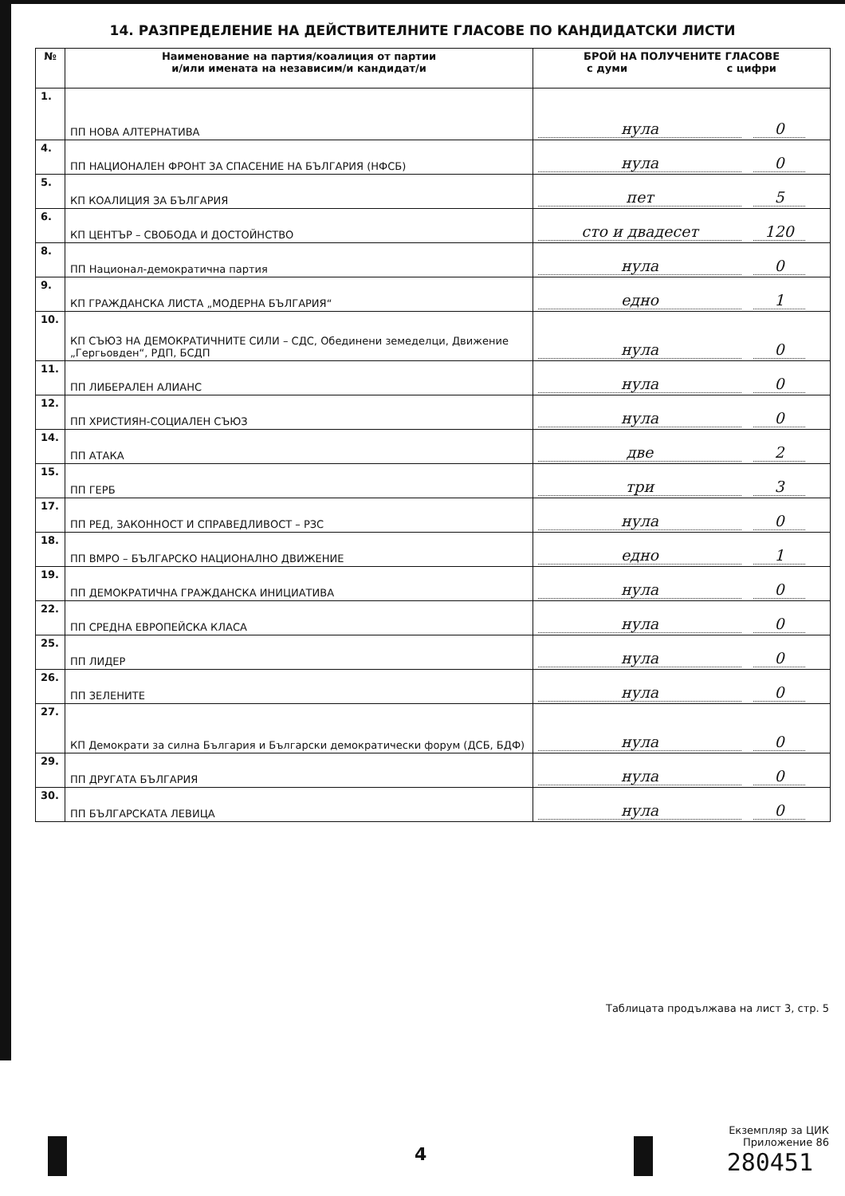14. РАЗПРЕДЕЛЕНИЕ НА ДЕЙСТВИТЕЛНИТЕ ГЛАСОВЕ ПО КАНДИДАТСКИ ЛИСТИ
| № | Наименование на партия/коалиция от партии и/или имената на независим/и кандидат/и | БРОЙ НА ПОЛУЧЕНИТЕ ГЛАСОВЕ с думи с цифри |
| --- | --- | --- |
| 1. | ПП НОВА АЛТЕРНАТИВА | нула 0 |
| 4. | ПП НАЦИОНАЛЕН ФРОНТ ЗА СПАСЕНИЕ НА БЪЛГАРИЯ (НФСБ) | нула 0 |
| 5. | КП КОАЛИЦИЯ ЗА БЪЛГАРИЯ | пет 5 |
| 6. | КП ЦЕНТЪР – СВОБОДА И ДОСТОЙНСТВО | сто и двадесет 120 |
| 8. | ПП Национал-демократична партия | нула 0 |
| 9. | КП ГРАЖДАНСКА ЛИСТА „МОДЕРНА БЪЛГАРИЯ“ | едно 1 |
| 10. | КП СЪЮЗ НА ДЕМОКРАТИЧНИТЕ СИЛИ – СДС, Обединени земеделци, Движение „Гергьовден“, РДП, БСДП | нула 0 |
| 11. | ПП ЛИБЕРАЛЕН АЛИАНС | нула 0 |
| 12. | ПП ХРИСТИЯН-СОЦИАЛЕН СЪЮЗ | нула 0 |
| 14. | ПП АТАКА | две 2 |
| 15. | ПП ГЕРБ | три 3 |
| 17. | ПП РЕД, ЗАКОННОСТ И СПРАВЕДЛИВОСТ – РЗС | нула 0 |
| 18. | ПП ВМРО – БЪЛГАРСКО НАЦИОНАЛНО ДВИЖЕНИЕ | едно 1 |
| 19. | ПП ДЕМОКРАТИЧНА ГРАЖДАНСКА ИНИЦИАТИВА | нула 0 |
| 22. | ПП СРЕДНА ЕВРОПЕЙСКА КЛАСА | нула 0 |
| 25. | ПП ЛИДЕР | нула 0 |
| 26. | ПП ЗЕЛЕНИТЕ | нула 0 |
| 27. | КП Демократи за силна България и Български демократически форум (ДСБ, БДФ) | нула 0 |
| 29. | ПП ДРУГАТА БЪЛГАРИЯ | нула 0 |
| 30. | ПП БЪЛГАРСКАТА ЛЕВИЦА | нула 0 |
Таблицата продължава на лист 3, стр. 5
4
Екземпляр за ЦИК
Приложение 86
280451